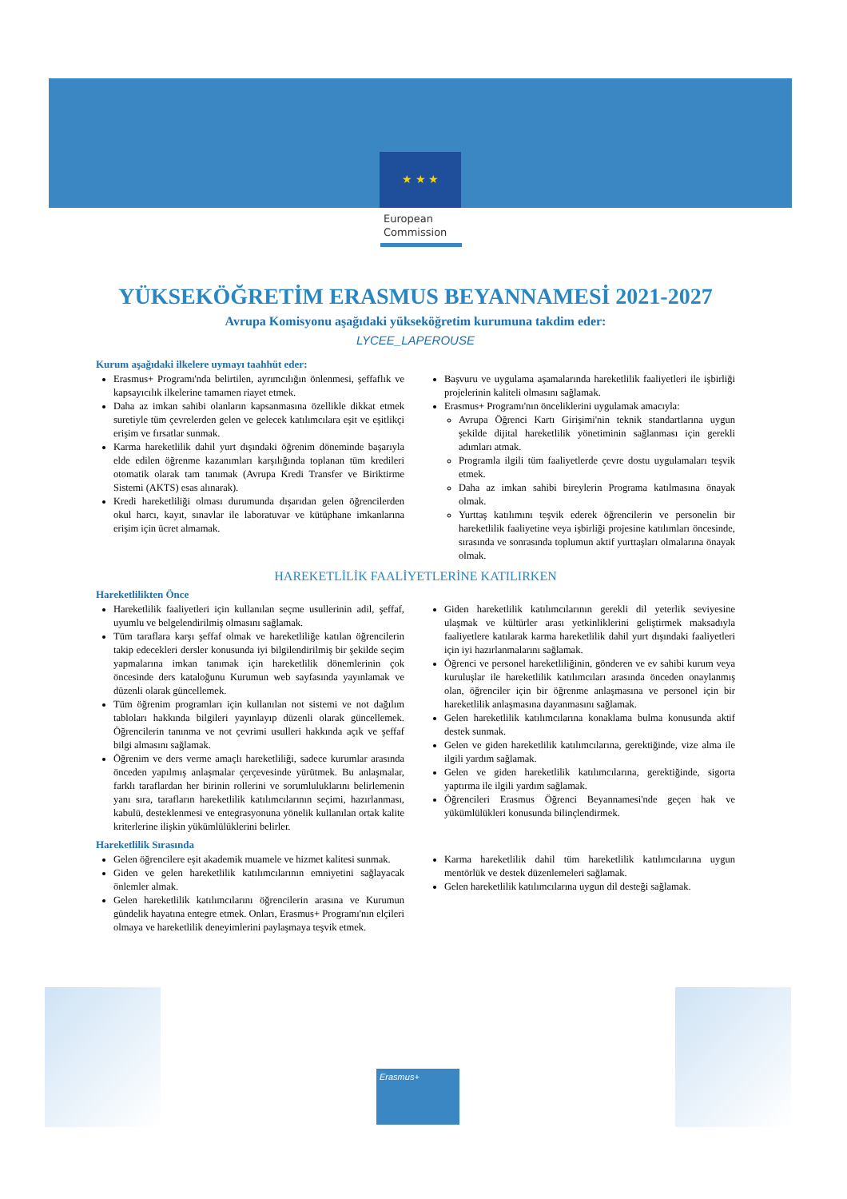★ ★ ★
European
Commission
YÜKSEKÖĞRETİM ERASMUS BEYANNAMESİ 2021-2027
Avrupa Komisyonu aşağıdaki yükseköğretim kurumuna takdim eder:
LYCEE_LAPEROUSE
Kurum aşağıdaki ilkelere uymayı taahhüt eder:
Erasmus+ Programı'nda belirtilen, ayrımcılığın önlenmesi, şeffaflık ve kapsayıcılık ilkelerine tamamen riayet etmek.
Daha az imkan sahibi olanların kapsanmasına özellikle dikkat etmek suretiyle tüm çevrelerden gelen ve gelecek katılımcılara eşit ve eşitlikçi erişim ve fırsatlar sunmak.
Karma hareketlilik dahil yurt dışındaki öğrenim döneminde başarıyla elde edilen öğrenme kazanımları karşılığında toplanan tüm kredileri otomatik olarak tam tanımak (Avrupa Kredi Transfer ve Biriktirme Sistemi (AKTS) esas alınarak).
Kredi hareketliliği olması durumunda dışarıdan gelen öğrencilerden okul harcı, kayıt, sınavlar ile laboratuvar ve kütüphane imkanlarına erişim için ücret almamak.
Başvuru ve uygulama aşamalarında hareketlilik faaliyetleri ile işbirliği projelerinin kaliteli olmasını sağlamak.
Erasmus+ Programı'nın önceliklerini uygulamak amacıyla:
Avrupa Öğrenci Kartı Girişimi'nin teknik standartlarına uygun şekilde dijital hareketlilik yönetiminin sağlanması için gerekli adımları atmak.
Programla ilgili tüm faaliyetlerde çevre dostu uygulamaları teşvik etmek.
Daha az imkan sahibi bireylerin Programa katılmasına önayak olmak.
Yurttaş katılımını teşvik ederek öğrencilerin ve personelin bir hareketlilik faaliyetine veya işbirliği projesine katılımları öncesinde, sırasında ve sonrasında toplumun aktif yurttaşları olmalarına önayak olmak.
HAREKETLİLİK FAALİYETLERİNE KATILIRKEN
Hareketlilikten Önce
Hareketlilik faaliyetleri için kullanılan seçme usullerinin adil, şeffaf, uyumlu ve belgelendirilmiş olmasını sağlamak.
Tüm taraflara karşı şeffaf olmak ve hareketliliğe katılan öğrencilerin takip edecekleri dersler konusunda iyi bilgilendirilmiş bir şekilde seçim yapmalarına imkan tanımak için hareketlilik dönemlerinin çok öncesinde ders kataloğunu Kurumun web sayfasında yayınlamak ve düzenli olarak güncellemek.
Tüm öğrenim programları için kullanılan not sistemi ve not dağılım tabloları hakkında bilgileri yayınlayıp düzenli olarak güncellemek. Öğrencilerin tanınma ve not çevrimi usulleri hakkında açık ve şeffaf bilgi almasını sağlamak.
Öğrenim ve ders verme amaçlı hareketliliği, sadece kurumlar arasında önceden yapılmış anlaşmalar çerçevesinde yürütmek. Bu anlaşmalar, farklı taraflardan her birinin rollerini ve sorumluluklarını belirlemenin yanı sıra, tarafların hareketlilik katılımcılarının seçimi, hazırlanması, kabulü, desteklenmesi ve entegrasyonuna yönelik kullanılan ortak kalite kriterlerine ilişkin yükümlülüklerini belirler.
Giden hareketlilik katılımcılarının gerekli dil yeterlik seviyesine ulaşmak ve kültürler arası yetkinliklerini geliştirmek maksadıyla faaliyetlere katılarak karma hareketlilik dahil yurt dışındaki faaliyetleri için iyi hazırlanmalarını sağlamak.
Öğrenci ve personel hareketliliğinin, gönderen ve ev sahibi kurum veya kuruluşlar ile hareketlilik katılımcıları arasında önceden onaylanmış olan, öğrenciler için bir öğrenme anlaşmasına ve personel için bir hareketlilik anlaşmasına dayanmasını sağlamak.
Gelen hareketlilik katılımcılarına konaklama bulma konusunda aktif destek sunmak.
Gelen ve giden hareketlilik katılımcılarına, gerektiğinde, vize alma ile ilgili yardım sağlamak.
Gelen ve giden hareketlilik katılımcılarına, gerektiğinde, sigorta yaptırma ile ilgili yardım sağlamak.
Öğrencileri Erasmus Öğrenci Beyannamesi'nde geçen hak ve yükümlülükleri konusunda bilinçlendirmek.
Hareketlilik Sırasında
Gelen öğrencilere eşit akademik muamele ve hizmet kalitesi sunmak.
Giden ve gelen hareketlilik katılımcılarının emniyetini sağlayacak önlemler almak.
Gelen hareketlilik katılımcılarını öğrencilerin arasına ve Kurumun gündelik hayatına entegre etmek. Onları, Erasmus+ Programı'nın elçileri olmaya ve hareketlilik deneyimlerini paylaşmaya teşvik etmek.
Karma hareketlilik dahil tüm hareketlilik katılımcılarına uygun mentörlük ve destek düzenlemeleri sağlamak.
Gelen hareketlilik katılımcılarına uygun dil desteği sağlamak.
Erasmus+